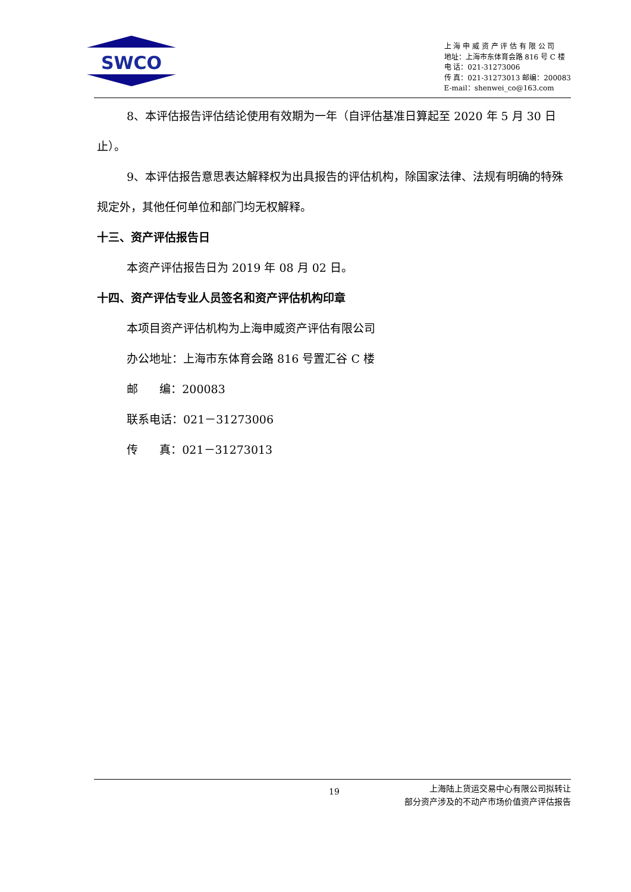SWCO
上 海 申 威 资 产 评 估 有 限 公 司
地址：上海市东体育会路 816 号 C 楼
电 话：021-31273006
传 真：021-31273013 邮编：200083
E-mail：shenwei_co@163.com
8、本评估报告评估结论使用有效期为一年（自评估基准日算起至 2020 年 5 月 30 日止）。
9、本评估报告意思表达解释权为出具报告的评估机构，除国家法律、法规有明确的特殊规定外，其他任何单位和部门均无权解释。
十三、资产评估报告日
本资产评估报告日为 2019 年 08 月 02 日。
十四、资产评估专业人员签名和资产评估机构印章
本项目资产评估机构为上海申威资产评估有限公司
办公地址：上海市东体育会路 816 号置汇谷 C 楼
邮 编：200083
联系电话：021－31273006
传 真：021－31273013
19
上海陆上货运交易中心有限公司拟转让
部分资产涉及的不动产市场价值资产评估报告